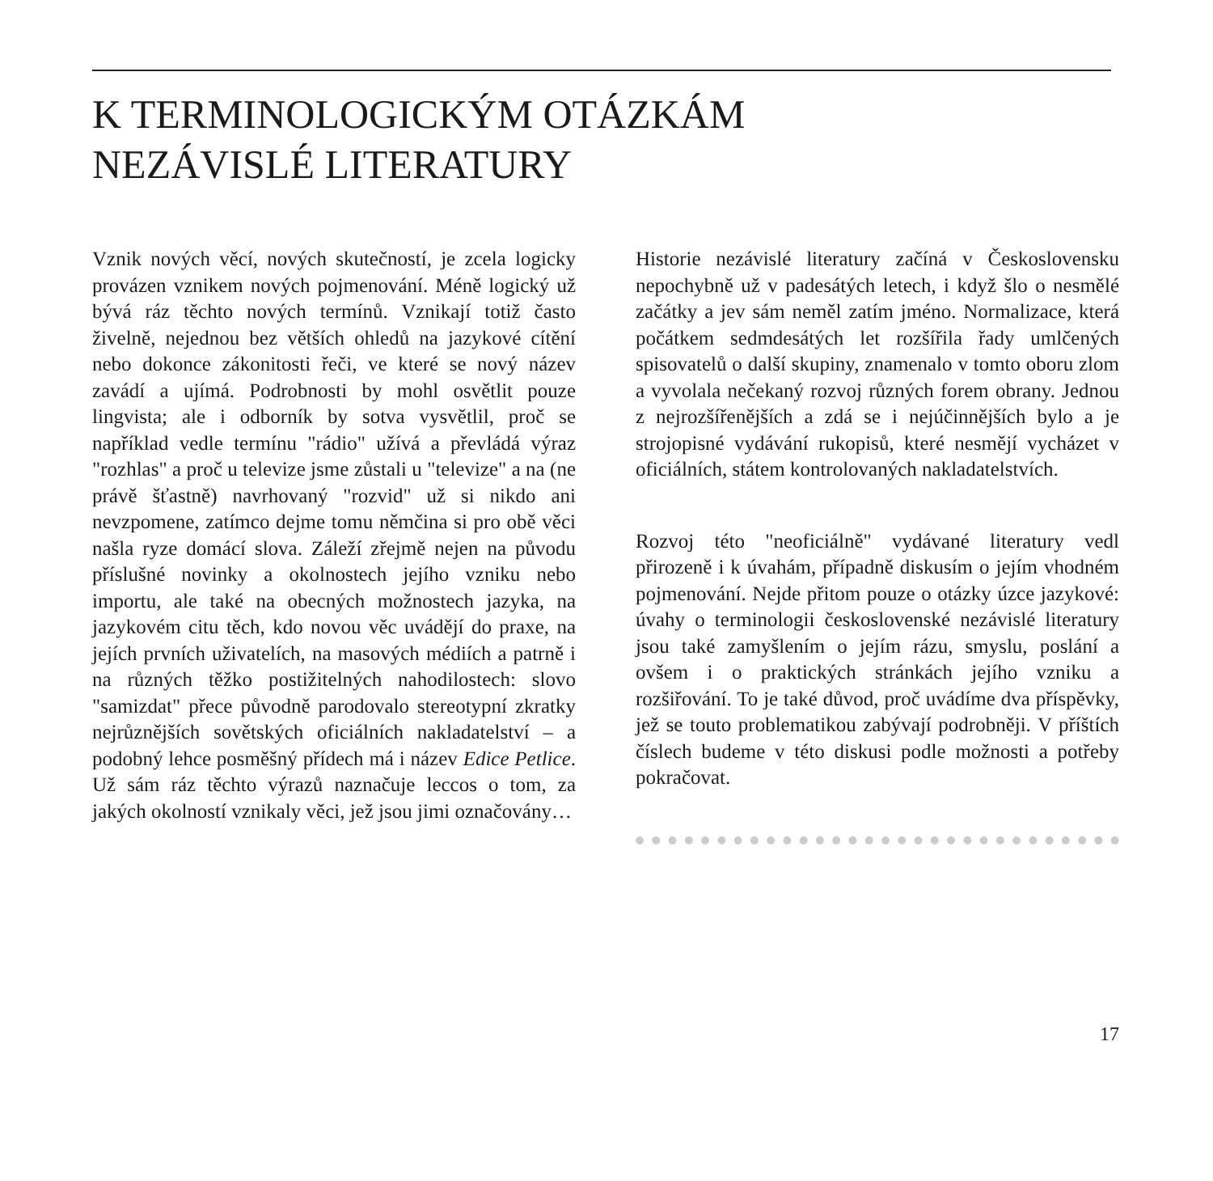K TERMINOLOGICKÝM OTÁZKÁM
NEZÁVISLÉ LITERATURY
Vznik nových věcí, nových skutečností, je zcela logicky provázen vznikem nových pojmenování. Méně logický už bývá ráz těchto nových termínů. Vznikají totiž často živelně, nejednou bez větších ohledů na jazykové cítění nebo dokonce zákonitosti řeči, ve které se nový název zavádí a ujímá. Podrobnosti by mohl osvětlit pouze lingvista; ale i odborník by sotva vysvětlil, proč se například vedle termínu "rádio" užívá a převládá výraz "rozhlas" a proč u televize jsme zůstali u "televize" a na (ne právě šťastně) navrhovaný "rozvid" už si nikdo ani nevzpomene, zatímco dejme tomu němčina si pro obě věci našla ryze domácí slova. Záleží zřejmě nejen na původu příslušné novinky a okolnostech jejího vzniku nebo importu, ale také na obecných možnostech jazyka, na jazykovém citu těch, kdo novou věc uvádějí do praxe, na jejích prvních uživatelích, na masových médiích a patrně i na různých těžko postižitelných nahodilostech: slovo "samizdat" přece původně parodovalo stereotypní zkratky nejrůznějších sovětských oficiálních nakladatelství – a podobný lehce posměšný přídech má i název Edice Petlice. Už sám ráz těchto výrazů naznačuje leccos o tom, za jakých okolností vznikaly věci, jež jsou jimi označovány…
Historie nezávislé literatury začíná v Československu nepochybně už v padesátých letech, i když šlo o nesmělé začátky a jev sám neměl zatím jméno. Normalizace, která počátkem sedmdesátých let rozšířila řady umlčených spisovatelů o další skupiny, znamenalo v tomto oboru zlom a vyvolala nečekaný rozvoj různých forem obrany. Jednou z nejrozšířenějších a zdá se i nejúčinnějších bylo a je strojopisné vydávání rukopisů, které nesmějí vycházet v oficiálních, státem kontrolovaných nakladatelstvích.
Rozvoj této "neoficiálně" vydávané literatury vedl přirozeně i k úvahám, případně diskusím o jejím vhodném pojmenování. Nejde přitom pouze o otázky úzce jazykové: úvahy o terminologii československé nezávislé literatury jsou také zamyšlením o jejím rázu, smyslu, poslání a ovšem i o praktických stránkách jejího vzniku a rozšiřování. To je také důvod, proč uvádíme dva příspěvky, jež se touto problematikou zabývají podrobněji. V příštích číslech budeme v této diskusi podle možnosti a potřeby pokračovat.
17